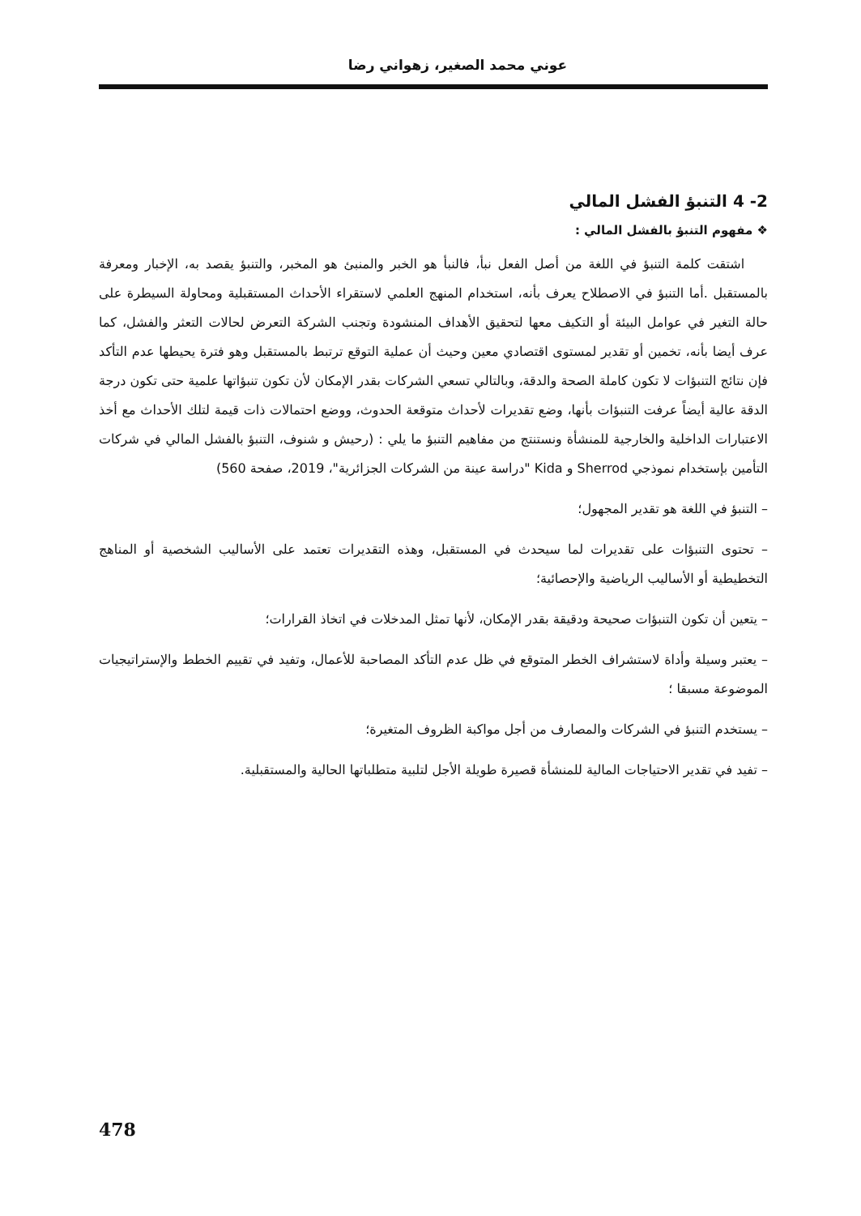عوني محمد الصغير، زهواني رضا
2- 4 التنبؤ الفشل المالي
❖ مفهوم التنبؤ بالفشل المالي :
اشتقت كلمة التنبؤ في اللغة من أصل الفعل نبأ، فالنبأ هو الخبر والمنبئ هو المخبر، والتنبؤ يقصد به، الإخبار ومعرفة بالمستقبل .أما التنبؤ في الاصطلاح يعرف بأنه، استخدام المنهج العلمي لاستقراء الأحداث المستقبلية ومحاولة السيطرة على حالة التغير في عوامل البيئة أو التكيف معها لتحقيق الأهداف المنشودة وتجنب الشركة التعرض لحالات التعثر والفشل، كما عرف أيضا بأنه، تخمين أو تقدير لمستوى اقتصادي معين وحيث أن عملية التوقع ترتبط بالمستقبل وهو فترة يحيطها عدم التأكد فإن نتائج التنبؤات لا تكون كاملة الصحة والدقة، وبالتالي تسعي الشركات بقدر الإمكان لأن تكون تنبؤاتها علمية حتى تكون درجة الدقة عالية أيضاً عرفت التنبؤات بأنها، وضع تقديرات لأحداث متوقعة الحدوث، ووضع احتمالات ذات قيمة لتلك الأحداث مع أخذ الاعتبارات الداخلية والخارجية للمنشأة ونستنتج من مفاهيم التنبؤ ما يلي : (رحيش و شنوف، التنبؤ بالفشل المالي في شركات التأمين بإستخدام نموذجي Sherrod و Kida "دراسة عينة من الشركات الجزائرية"، 2019، صفحة 560)
– التنبؤ في اللغة هو تقدير المجهول؛
– تحتوى التنبؤات على تقديرات لما سيحدث في المستقبل، وهذه التقديرات تعتمد على الأساليب الشخصية أو المناهج التخطيطية أو الأساليب الرياضية والإحصائية؛
– يتعين أن تكون التنبؤات صحيحة ودقيقة بقدر الإمكان، لأنها تمثل المدخلات في اتخاذ القرارات؛
– يعتبر وسيلة وأداة لاستشراف الخطر المتوقع في ظل عدم التأكد المصاحبة للأعمال، وتفيد في تقييم الخطط والإستراتيجيات الموضوعة مسبقا ؛
– يستخدم التنبؤ في الشركات والمصارف من أجل مواكبة الظروف المتغيرة؛
– تفيد في تقدير الاحتياجات المالية للمنشأة قصيرة طويلة الأجل لتلبية متطلباتها الحالية والمستقبلية.
478